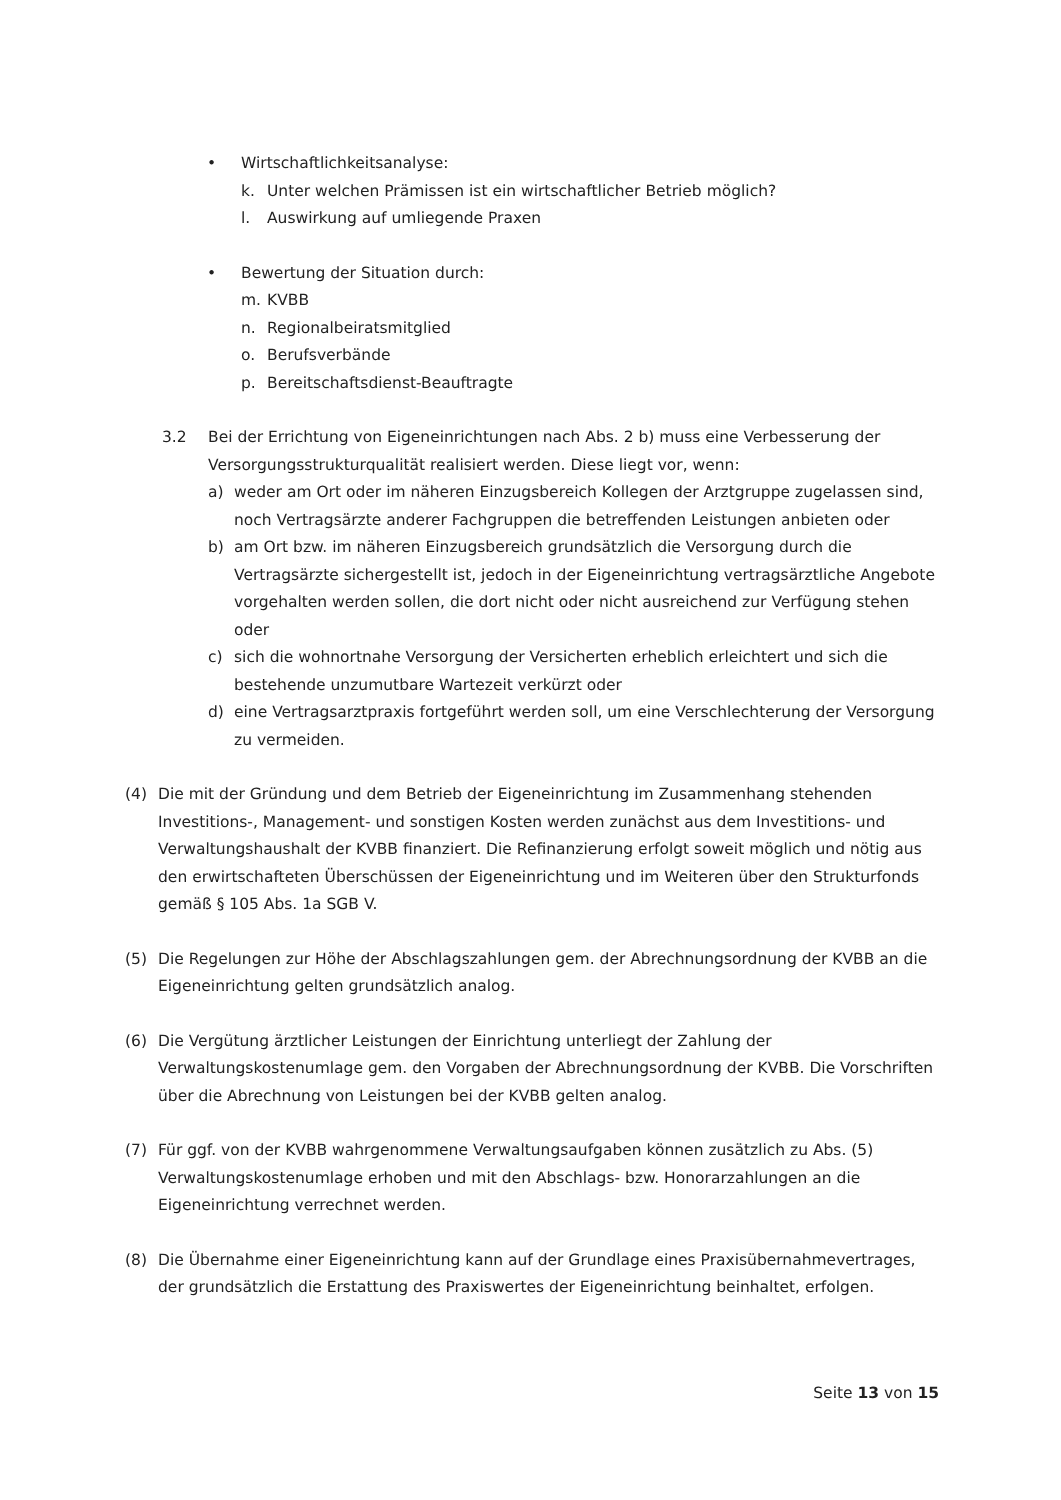• Wirtschaftlichkeitsanalyse:
k. Unter welchen Prämissen ist ein wirtschaftlicher Betrieb möglich?
l. Auswirkung auf umliegende Praxen
• Bewertung der Situation durch:
m. KVBB
n. Regionalbeiratsmitglied
o. Berufsverbände
p. Bereitschaftsdienst-Beauftragte
3.2 Bei der Errichtung von Eigeneinrichtungen nach Abs. 2 b) muss eine Verbesserung der Versorgungsstrukturqualität realisiert werden. Diese liegt vor, wenn:
a) weder am Ort oder im näheren Einzugsbereich Kollegen der Arztgruppe zugelassen sind, noch Vertragsärzte anderer Fachgruppen die betreffenden Leistungen anbieten oder
b) am Ort bzw. im näheren Einzugsbereich grundsätzlich die Versorgung durch die Vertragsärzte sichergestellt ist, jedoch in der Eigeneinrichtung vertragsärztliche Angebote vorgehalten werden sollen, die dort nicht oder nicht ausreichend zur Verfügung stehen oder
c) sich die wohnortnahe Versorgung der Versicherten erheblich erleichtert und sich die bestehende unzumutbare Wartezeit verkürzt oder
d) eine Vertragsarztpraxis fortgeführt werden soll, um eine Verschlechterung der Versorgung zu vermeiden.
(4) Die mit der Gründung und dem Betrieb der Eigeneinrichtung im Zusammenhang stehenden Investitions-, Management- und sonstigen Kosten werden zunächst aus dem Investitions- und Verwaltungshaushalt der KVBB finanziert. Die Refinanzierung erfolgt soweit möglich und nötig aus den erwirtschafteten Überschüssen der Eigeneinrichtung und im Weiteren über den Strukturfonds gemäß § 105 Abs. 1a SGB V.
(5) Die Regelungen zur Höhe der Abschlagszahlungen gem. der Abrechnungsordnung der KVBB an die Eigeneinrichtung gelten grundsätzlich analog.
(6) Die Vergütung ärztlicher Leistungen der Einrichtung unterliegt der Zahlung der Verwaltungskostenumlage gem. den Vorgaben der Abrechnungsordnung der KVBB. Die Vorschriften über die Abrechnung von Leistungen bei der KVBB gelten analog.
(7) Für ggf. von der KVBB wahrgenommene Verwaltungsaufgaben können zusätzlich zu Abs. (5) Verwaltungskostenumlage erhoben und mit den Abschlags- bzw. Honorarzahlungen an die Eigeneinrichtung verrechnet werden.
(8) Die Übernahme einer Eigeneinrichtung kann auf der Grundlage eines Praxisübernahmevertrages, der grundsätzlich die Erstattung des Praxiswertes der Eigeneinrichtung beinhaltet, erfolgen.
Seite 13 von 15